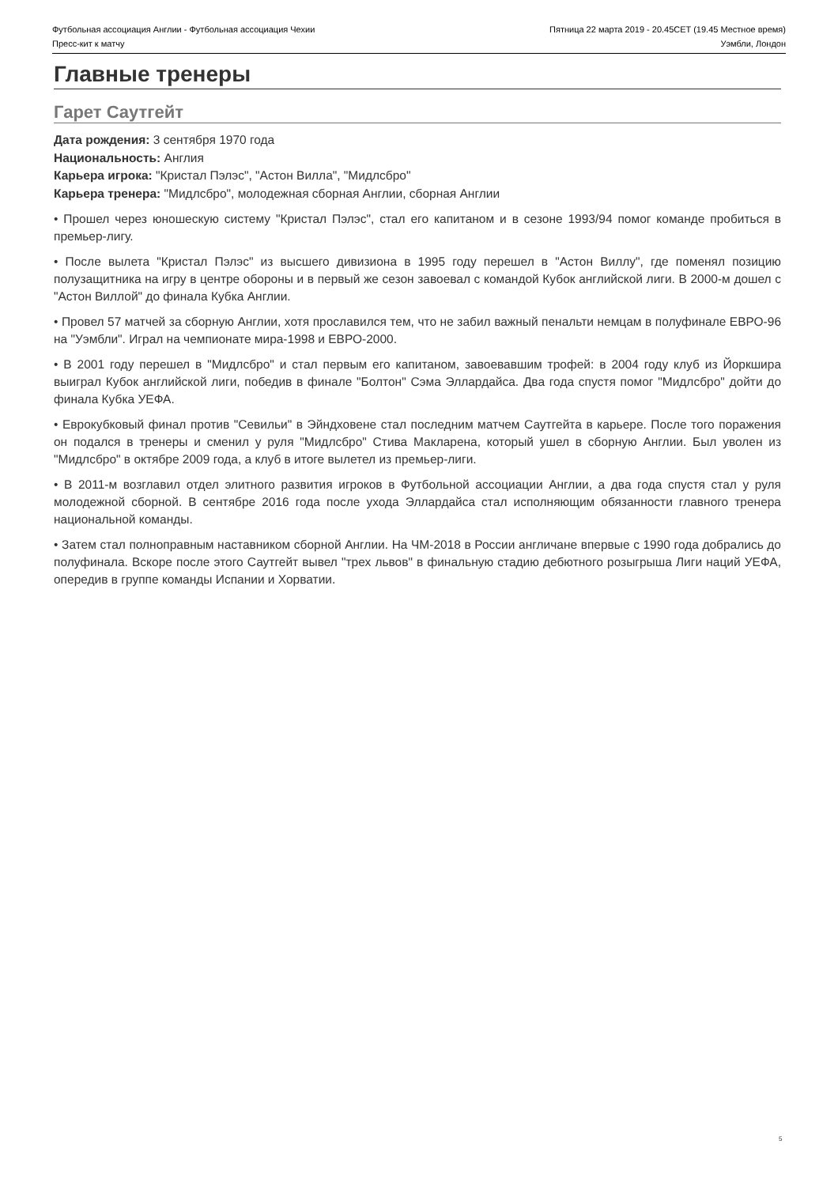Футбольная ассоциация Англии - Футбольная ассоциация Чехии Пятница 22 марта 2019 - 20.45CET (19.45 Местное время)
Пресс-кит к матчу Уэмбли, Лондон
Главные тренеры
Гарет Саутгейт
Дата рождения: 3 сентября 1970 года
Национальность: Англия
Карьера игрока: "Кристал Пэлэс", "Астон Вилла", "Мидлсбро"
Карьера тренера: "Мидлсбро", молодежная сборная Англии, сборная Англии
• Прошел через юношескую систему "Кристал Пэлэс", стал его капитаном и в сезоне 1993/94 помог команде пробиться в премьер-лигу.
• После вылета "Кристал Пэлэс" из высшего дивизиона в 1995 году перешел в "Астон Виллу", где поменял позицию полузащитника на игру в центре обороны и в первый же сезон завоевал с командой Кубок английской лиги. В 2000-м дошел с "Астон Виллой" до финала Кубка Англии.
• Провел 57 матчей за сборную Англии, хотя прославился тем, что не забил важный пенальти немцам в полуфинале ЕВРО-96 на "Уэмбли". Играл на чемпионате мира-1998 и ЕВРО-2000.
• В 2001 году перешел в "Мидлсбро" и стал первым его капитаном, завоевавшим трофей: в 2004 году клуб из Йоркшира выиграл Кубок английской лиги, победив в финале "Болтон" Сэма Эллардайса. Два года спустя помог "Мидлсбро" дойти до финала Кубка УЕФА.
• Еврокубковый финал против "Севильи" в Эйндховене стал последним матчем Саутгейта в карьере. После того поражения он подался в тренеры и сменил у руля "Мидлсбро" Стива Макларена, который ушел в сборную Англии. Был уволен из "Мидлсбро" в октябре 2009 года, а клуб в итоге вылетел из премьер-лиги.
• В 2011-м возглавил отдел элитного развития игроков в Футбольной ассоциации Англии, а два года спустя стал у руля молодежной сборной. В сентябре 2016 года после ухода Эллардайса стал исполняющим обязанности главного тренера национальной команды.
• Затем стал полноправным наставником сборной Англии. На ЧМ-2018 в России англичане впервые с 1990 года добрались до полуфинала. Вскоре после этого Саутгейт вывел "трех львов" в финальную стадию дебютного розыгрыша Лиги наций УЕФА, опередив в группе команды Испании и Хорватии.
5